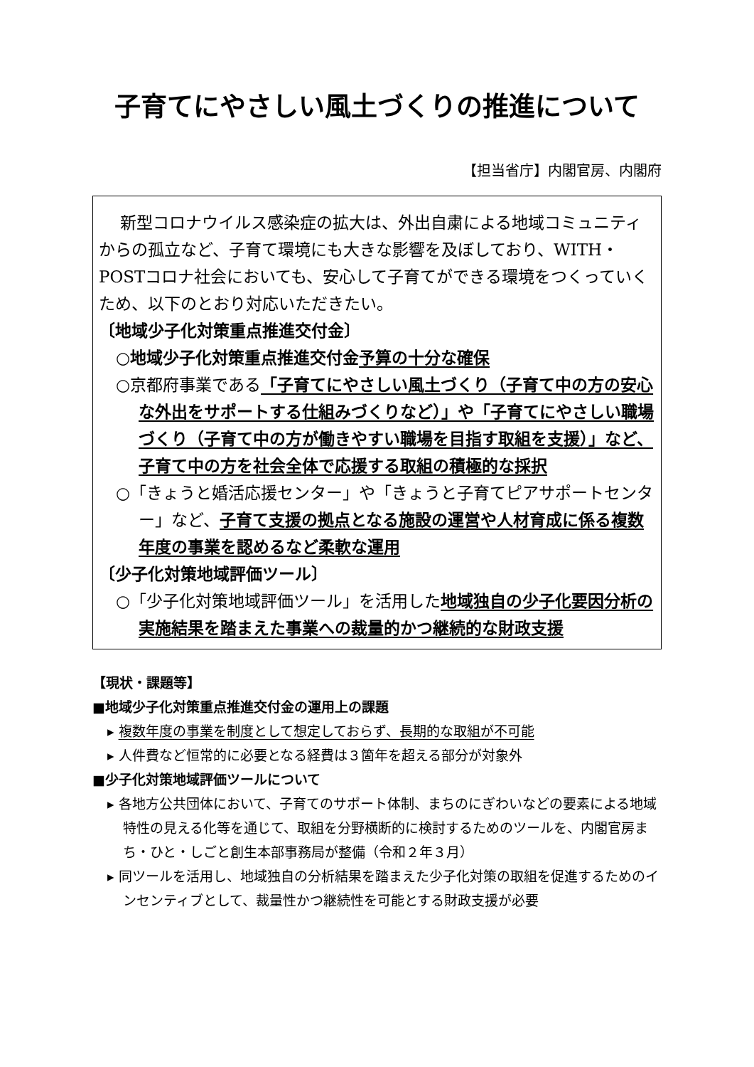子育てにやさしい風土づくりの推進について
【担当省庁】内閣官房、内閣府
新型コロナウイルス感染症の拡大は、外出自粛による地域コミュニティからの孤立など、子育て環境にも大きな影響を及ぼしており、WITH・POSTコロナ社会においても、安心して子育てができる環境をつくっていくため、以下のとおり対応いただきたい。
〔地域少子化対策重点推進交付金〕
○地域少子化対策重点推進交付金予算の十分な確保
○京都府事業である「子育てにやさしい風土づくり（子育て中の方の安心な外出をサポートする仕組みづくりなど）」や「子育てにやさしい職場づくり（子育て中の方が働きやすい職場を目指す取組を支援）」など、子育て中の方を社会全体で応援する取組の積極的な採択
○「きょうと婚活応援センター」や「きょうと子育てピアサポートセンター」など、子育て支援の拠点となる施設の運営や人材育成に係る複数年度の事業を認めるなど柔軟な運用
〔少子化対策地域評価ツール〕
○「少子化対策地域評価ツール」を活用した地域独自の少子化要因分析の実施結果を踏まえた事業への裁量的かつ継続的な財政支援
【現状・課題等】
■地域少子化対策重点推進交付金の運用上の課題
▸ 複数年度の事業を制度として想定しておらず、長期的な取組が不可能
▸ 人件費など恒常的に必要となる経費は３箇年を超える部分が対象外
■少子化対策地域評価ツールについて
▸ 各地方公共団体において、子育てのサポート体制、まちのにぎわいなどの要素による地域特性の見える化等を通じて、取組を分野横断的に検討するためのツールを、内閣官房まち・ひと・しごと創生本部事務局が整備（令和２年３月）
▸ 同ツールを活用し、地域独自の分析結果を踏まえた少子化対策の取組を促進するためのインセンティブとして、裁量性かつ継続性を可能とする財政支援が必要